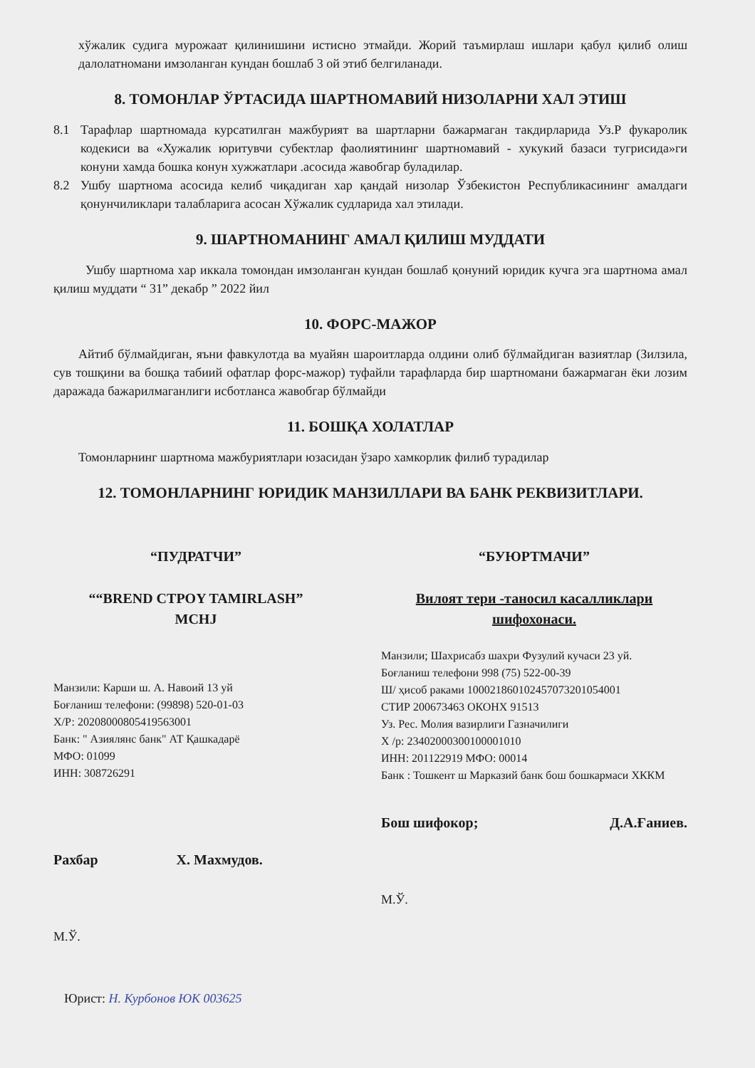хўжалик судига мурожаат қилинишини истисно этмайди. Жорий таъмирлаш ишлари қабул қилиб олиш далолатномани имзоланган кундан бошлаб 3 ой этиб белгиланади.
8. ТОМОНЛАР ЎРТАСИДА ШАРТНОМАВИЙ НИЗОЛАРНИ ХАЛ ЭТИШ
8.1 Тарафлар шартномада курсатилган мажбурият ва шартларни бажармаган такдирларида Уз.Р фукаролик кодекиси ва «Хужалик юритувчи субектлар фаолиятининг шартномавий - хукукий базаси тугрисида»ги конуни хамда бошка конун хужжатлари .асосида жавобгар буладилар.
8.2 Ушбу шартнома асосида келиб чиқадиган хар қандай низолар Ўзбекистон Республикасининг амалдаги қонунчиликлари талабларига асосан Хўжалик судларида хал этилади.
9. ШАРТНОМАНИНГ АМАЛ ҚИЛИШ МУДДАТИ
Ушбу шартнома хар иккала томондан имзоланган кундан бошлаб қонуний юридик кучга эга шартнома амал қилиш муддати “ 31” декабр ” 2022 йил
10. ФОРС-МАЖОР
Айтиб бўлмайдиган, яъни фавкулотда ва муайян шароитларда олдини олиб бўлмайдиган вазиятлар (Зилзила, сув тошқини ва бошқа табиий офатлар форс-мажор) туфайли тарафларда бир шартномани бажармаган ёки лозим даражада бажарилмаганлиги исботланса жавобгар бўлмайди
11. БОШҚА ХОЛАТЛАР
Томонларнинг шартнома мажбуриятлари юзасидан ўзаро хамкорлик филиб турадилар
12. ТОМОНЛАРНИНГ ЮРИДИК МАНЗИЛЛАРИ ВА БАНК РЕКВИЗИТЛАРИ.
“ПУДРАТЧИ”
““BREND CTPOY TAMIRLASH”
MCHJ
Манзили: Карши ш. А. Навоий 13 уй
Боғланиш телефони: (99898) 520-01-03
Х/Р: 20208000805419563001
Банк: " Азиялянс банк" АТ Қашкадарё
МФО: 01099
ИНН: 308726291
Рахбар Х. Махмудов.
М.Ў.
Юрист: Н. Курбонов ЮК 003625
“БУЮРТМАЧИ”
Вилоят тери -таносил касалликлари шифохонаси.
Манзили; Шахрисабз шахри Фузулий кучаси 23 уй.
Боғланиш телефони 998 (75) 522-00-39
Ш/ ҳисоб раками 100021860102457073201054001
СТИР 200673463 ОКОНХ 91513
Уз. Рес. Молия вазирлиги Газначилиги
Х /р: 23402000300100001010
ИНН: 201122919 МФО: 00014
Банк : Тошкент ш Марказий банк бош бошкармаси ХККМ
Бош шифокор; Д.А.Ғаниев.
М.Ў.